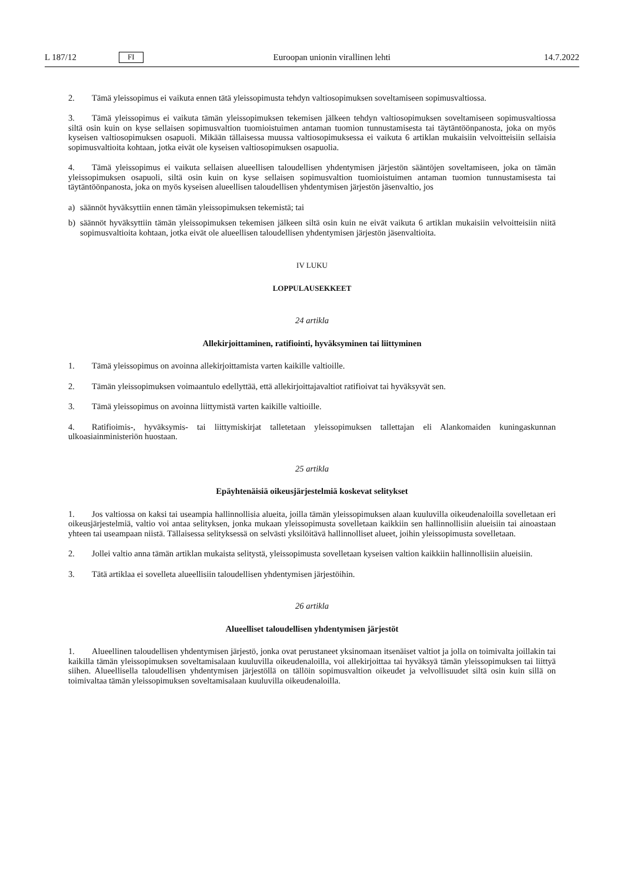L 187/12 FI Euroopan unionin virallinen lehti 14.7.2022
2. Tämä yleissopimus ei vaikuta ennen tätä yleissopimusta tehdyn valtiosopimuksen soveltamiseen sopimusvaltiossa.
3. Tämä yleissopimus ei vaikuta tämän yleissopimuksen tekemisen jälkeen tehdyn valtiosopimuksen soveltamiseen sopimusvaltiossa siltä osin kuin on kyse sellaisen sopimusvaltion tuomioistuimen antaman tuomion tunnustamisesta tai täytäntöönpanosta, joka on myös kyseisen valtiosopimuksen osapuoli. Mikään tällaisessa muussa valtiosopimuksessa ei vaikuta 6 artiklan mukaisiin velvoitteisiin sellaisia sopimusvaltioita kohtaan, jotka eivät ole kyseisen valtiosopimuksen osapuolia.
4. Tämä yleissopimus ei vaikuta sellaisen alueellisen taloudellisen yhdentymisen järjestön sääntöjen soveltamiseen, joka on tämän yleissopimuksen osapuoli, siltä osin kuin on kyse sellaisen sopimusvaltion tuomioistuimen antaman tuomion tunnustamisesta tai täytäntöönpanosta, joka on myös kyseisen alueellisen taloudellisen yhdentymisen järjestön jäsenvaltio, jos
a) säännöt hyväksyttiin ennen tämän yleissopimuksen tekemistä; tai
b) säännöt hyväksyttiin tämän yleissopimuksen tekemisen jälkeen siltä osin kuin ne eivät vaikuta 6 artiklan mukaisiin velvoitteisiin niitä sopimusvaltioita kohtaan, jotka eivät ole alueellisen taloudellisen yhdentymisen järjestön jäsenvaltioita.
IV LUKU
LOPPULAUSEKKEET
24 artikla
Allekirjoittaminen, ratifiointi, hyväksyminen tai liittyminen
1. Tämä yleissopimus on avoinna allekirjoittamista varten kaikille valtioille.
2. Tämän yleissopimuksen voimaantulo edellyttää, että allekirjoittajavaltiot ratifioivat tai hyväksyvät sen.
3. Tämä yleissopimus on avoinna liittymistä varten kaikille valtioille.
4. Ratifioimis-, hyväksymis- tai liittymiskirjat talletetaan yleissopimuksen tallettajan eli Alankomaiden kuningaskunnan ulkoasiainministeriön huostaan.
25 artikla
Epäyhtenäisiä oikeusjärjestelmiä koskevat selitykset
1. Jos valtiossa on kaksi tai useampia hallinnollisia alueita, joilla tämän yleissopimuksen alaan kuuluvilla oikeudenaloilla sovelletaan eri oikeusjärjestelmiä, valtio voi antaa selityksen, jonka mukaan yleissopimusta sovelletaan kaikkiin sen hallinnollisiin alueisiin tai ainoastaan yhteen tai useampaan niistä. Tällaisessa selityksessä on selvästi yksilöitävä hallinnolliset alueet, joihin yleissopimusta sovelletaan.
2. Jollei valtio anna tämän artiklan mukaista selitystä, yleissopimusta sovelletaan kyseisen valtion kaikkiin hallinnollisiin alueisiin.
3. Tätä artiklaa ei sovelleta alueellisiin taloudellisen yhdentymisen järjestöihin.
26 artikla
Alueelliset taloudellisen yhdentymisen järjestöt
1. Alueellinen taloudellisen yhdentymisen järjestö, jonka ovat perustaneet yksinomaan itsenäiset valtiot ja jolla on toimivalta joillakin tai kaikilla tämän yleissopimuksen soveltamisalaan kuuluvilla oikeudenaloilla, voi allekirjoittaa tai hyväksyä tämän yleissopimuksen tai liittyä siihen. Alueellisella taloudellisen yhdentymisen järjestöllä on tällöin sopimusvaltion oikeudet ja velvollisuudet siltä osin kuin sillä on toimivaltaa tämän yleissopimuksen soveltamisalaan kuuluvilla oikeudenaloilla.